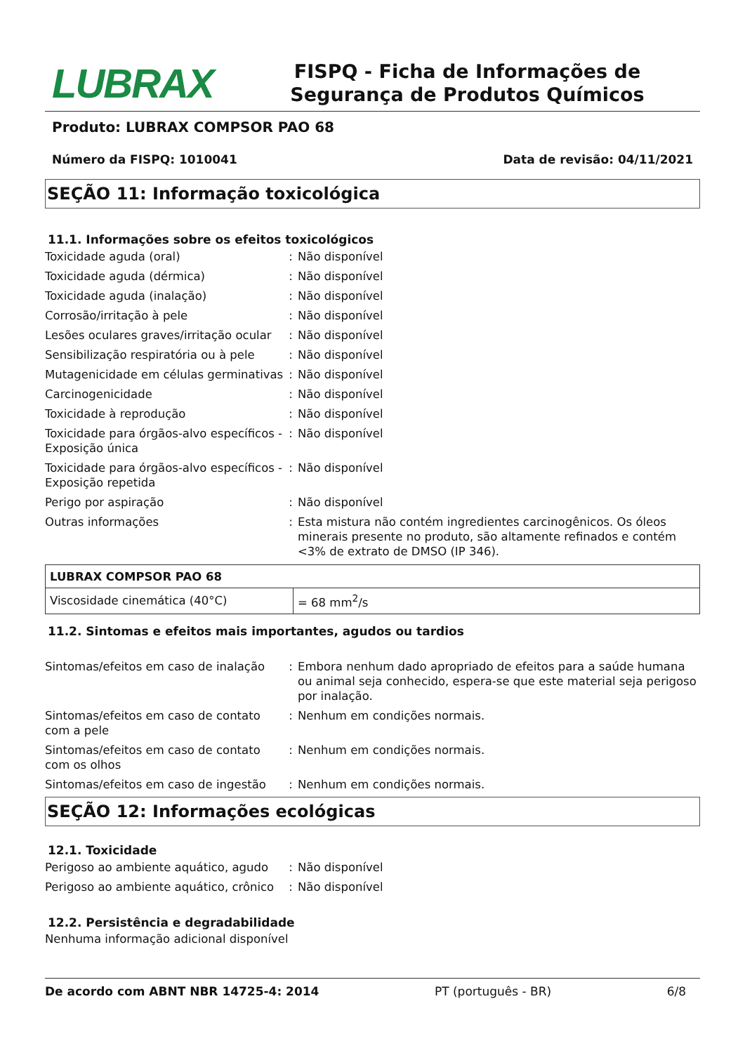LUBRAX
FISPQ - Ficha de Informações de Segurança de Produtos Químicos
Produto: LUBRAX COMPSOR PAO 68
Número da FISPQ: 1010041 Data de revisão: 04/11/2021
SEÇÃO 11: Informação toxicológica
11.1. Informações sobre os efeitos toxicológicos
Toxicidade aguda (oral) : Não disponível
Toxicidade aguda (dérmica) : Não disponível
Toxicidade aguda (inalação) : Não disponível
Corrosão/irritação à pele : Não disponível
Lesões oculares graves/irritação ocular
: Não disponível
Sensibilização respiratória ou à pele
: Não disponível
Mutagenicidade em células germinativas
: Não disponível
Carcinogenicidade : Não disponível
Toxicidade à reprodução : Não disponível
Toxicidade para órgãos-alvo específicos - Exposição única
: Não disponível
Toxicidade para órgãos-alvo específicos - Exposição repetida
: Não disponível
Perigo por aspiração : Não disponível
Outras informações : Esta mistura não contém ingredientes carcinogênicos. Os óleos minerais presente no produto, são altamente refinados e contém <3% de extrato de DMSO (IP 346).
| LUBRAX COMPSOR PAO 68 | |
| Viscosidade cinemática (40°C) | = 68 mm<sup>2</sup>/s |
11.2. Sintomas e efeitos mais importantes, agudos ou tardios
Sintomas/efeitos em caso de inalação
: Embora nenhum dado apropriado de efeitos para a saúde humana ou animal seja conhecido, espera-se que este material seja perigoso por inalação.
Sintomas/efeitos em caso de contato com a pele
: Nenhum em condições normais.
Sintomas/efeitos em caso de contato com os olhos
: Nenhum em condições normais.
Sintomas/efeitos em caso de ingestão
: Nenhum em condições normais.
SEÇÃO 12: Informações ecológicas
12.1. Toxicidade
Perigoso ao ambiente aquático, agudo
: Não disponível
Perigoso ao ambiente aquático, crônico
: Não disponível
12.2. Persistência e degradabilidade
Nenhuma informação adicional disponível
De acordo com ABNT NBR 14725-4: 2014 PT (português - BR) 6/8